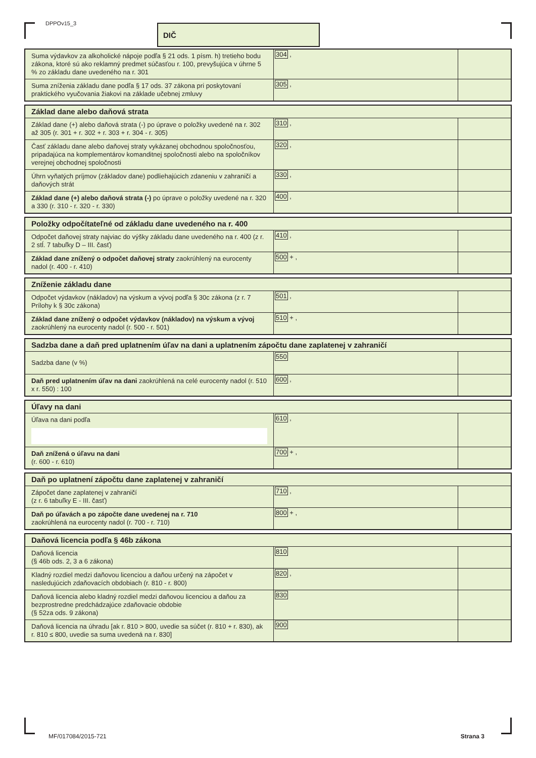DPPOv15_3 DIČ
| Suma výdavkov za alkoholické nápoje podľa § 21 ods. 1 písm. h) tretieho bodu zákona, ktoré sú ako reklamný predmet súčasťou r. 100, prevyšujúca v úhrne 5 % zo základu dane uvedeného na r. 301 | 304 , | |
| Suma zníženia základu dane podľa § 17 ods. 37 zákona pri poskytovaní praktického vyučovania žiakovi na základe učebnej zmluvy | 305 , | |
| Základ dane alebo daňová strata | | |
| Základ dane (+) alebo daňová strata (-) po úprave o položky uvedené na r. 302 až 305 (r. 301 + r. 302 + r. 303 + r. 304 - r. 305) | 310 , | |
| Časť základu dane alebo daňovej straty vykázanej obchodnou spoločnosťou, pripadajúca na komplementárov komanditnej spoločnosti alebo na spoločníkov verejnej obchodnej spoločnosti | 320 , | |
| Úhrn vyňatých príjmov (základov dane) podliehajúcich zdaneniu v zahraničí a daňových strát | 330 , | |
| Základ dane (+) alebo daňová strata (-) po úprave o položky uvedené na r. 320 a 330 (r. 310 - r. 320 - r. 330) | 400 , | |
| Položky odpočítateľné od základu dane uvedeného na r. 400 | | |
| Odpočet daňovej straty najviac do výšky základu dane uvedeného na r. 400 (z r. 2 stĺ. 7 tabuľky D – III. časť) | 410 , | |
| Základ dane znížený o odpočet daňovej straty zaokrúhlený na eurocenty nadol (r. 400 - r. 410) | 500 + , | |
| Zníženie základu dane | | |
| Odpočet výdavkov (nákladov) na výskum a vývoj podľa § 30c zákona (z r. 7 Prílohy k § 30c zákona) | 501 , | |
| Základ dane znížený o odpočet výdavkov (nákladov) na výskum a vývoj zaokrúhlený na eurocenty nadol (r. 500 - r. 501) | 510 + , | |
| Sadzba dane a daň pred uplatnením úľav na dani a uplatnením zápočtu dane zaplatenej v zahraničí | | |
| Sadzba dane (v %) | 550 | |
| Daň pred uplatnením úľav na dani zaokrúhlená na celé eurocenty nadol (r. 510 x r. 550) : 100 | 600 , | |
| Úľavy na dani | | |
| Úľava na dani podľa | 610 , | |
| Daň znížená o úľavu na dani (r. 600 - r. 610) | 700 + , | |
| Daň po uplatnení zápočtu dane zaplatenej v zahraničí | | |
| Zápočet dane zaplatenej v zahraničí (z r. 6 tabuľky E - III. časť) | 710 , | |
| Daň po úľavách a po zápočte dane uvedenej na r. 710 zaokrúhlená na eurocenty nadol (r. 700 - r. 710) | 800 + , | |
| Daňová licencia podľa § 46b zákona | | |
| Daňová licencia (§ 46b ods. 2, 3 a 6 zákona) | 810 | |
| Kladný rozdiel medzi daňovou licenciou a daňou určený na zápočet v nasledujúcich zdaňovacích obdobiach (r. 810 - r. 800) | 820 , | |
| Daňová licencia alebo kladný rozdiel medzi daňovou licenciou a daňou za bezprostredne predchádzajúce zdaňovacie obdobie (§ 52za ods. 9 zákona) | 830 | |
| Daňová licencia na úhradu [ak r. 810 > 800, uvedie sa súčet (r. 810 + r. 830), ak r. 810 ≤ 800, uvedie sa suma uvedená na r. 830] | 900 | |
MF/017084/2015-721 Strana 3